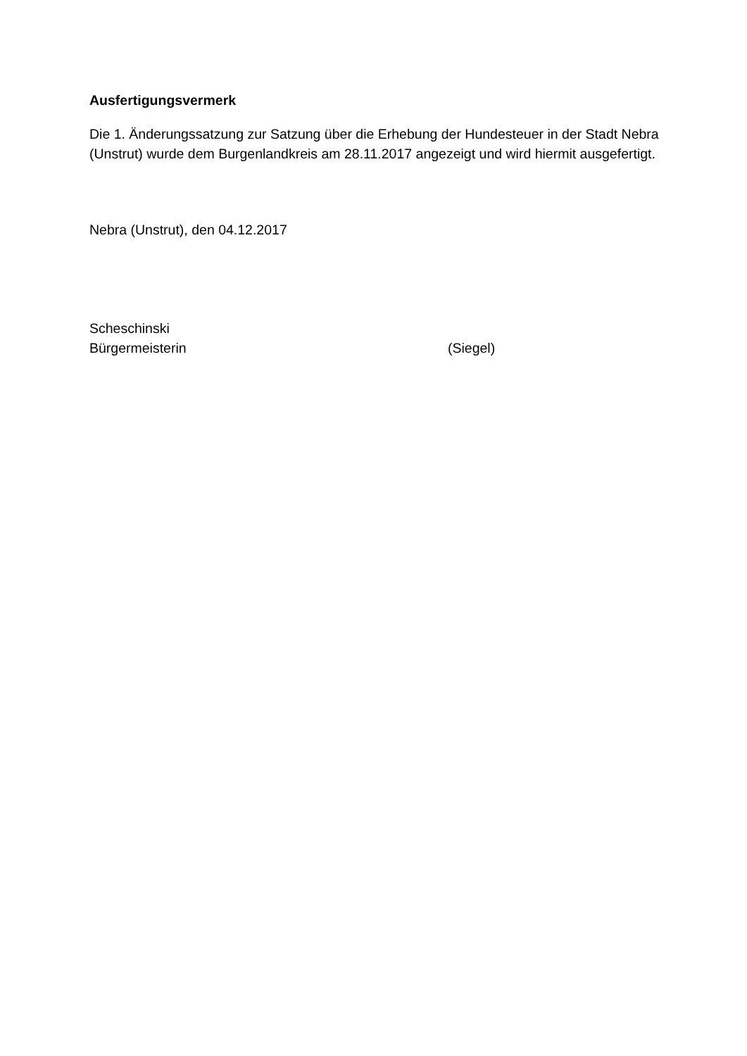Ausfertigungsvermerk
Die 1. Änderungssatzung zur Satzung über die Erhebung der Hundesteuer in der Stadt Nebra (Unstrut) wurde dem Burgenlandkreis am 28.11.2017 angezeigt und wird hiermit ausgefertigt.
Nebra (Unstrut), den 04.12.2017
Scheschinski
Bürgermeisterin (Siegel)